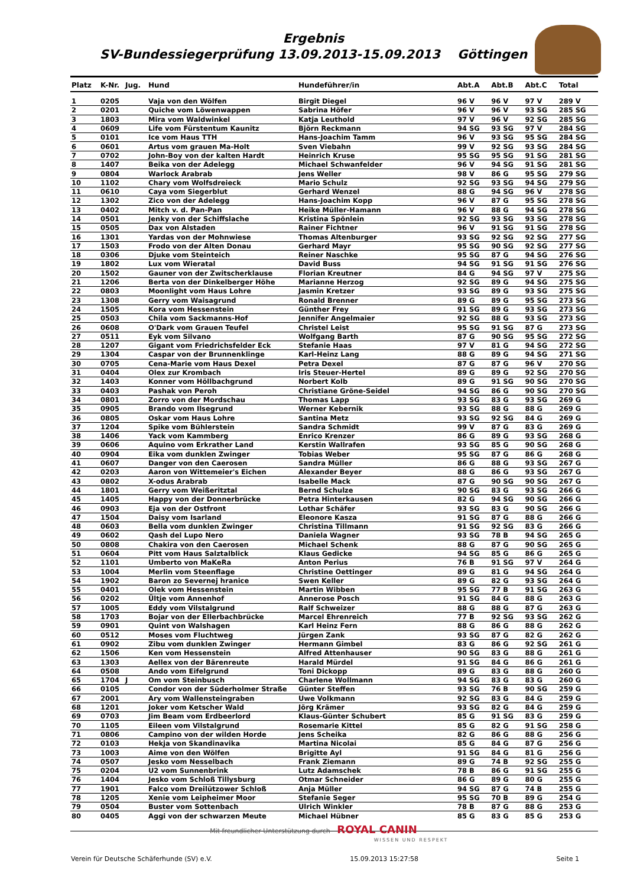Ergebnis
SV-Bundessiegerprüfung 13.09.2013-15.09.2013 Göttingen
| Platz | K-Nr. | Jug. | Hund | Hundeführer/in | Abt.A | Abt.B | Abt.C | Total |
| --- | --- | --- | --- | --- | --- | --- | --- | --- |
| 1 | 0205 | | Vaja von den Wölfen | Birgit Diegel | 96 V | 96 V | 97 V | 289 V |
| 2 | 0201 | | Quiche vom Löwenwappen | Sabrina Höfer | 96 V | 96 V | 93 SG | 285 SG |
| 3 | 1803 | | Mira vom Waldwinkel | Katja Leuthold | 97 V | 96 V | 92 SG | 285 SG |
| 4 | 0609 | | Life vom Fürstentum Kaunitz | Björn Reckmann | 94 SG | 93 SG | 97 V | 284 SG |
| 5 | 0101 | | Ice vom Haus TTH | Hans-Joachim Tamm | 96 V | 93 SG | 95 SG | 284 SG |
| 6 | 0601 | | Artus vom grauen Ma-Holt | Sven Viebahn | 99 V | 92 SG | 93 SG | 284 SG |
| 7 | 0702 | | John-Boy von der kalten Hardt | Heinrich Kruse | 95 SG | 95 SG | 91 SG | 281 SG |
| 8 | 1407 | | Beika von der Adelegg | Michael Schwanfelder | 96 V | 94 SG | 91 SG | 281 SG |
| 9 | 0804 | | Warlock Arabrab | Jens Weller | 98 V | 86 G | 95 SG | 279 SG |
| 10 | 1102 | | Chary vom Wolfsdreieck | Mario Schulz | 92 SG | 93 SG | 94 SG | 279 SG |
| 11 | 0610 | | Caya vom Siegerblut | Gerhard Wenzel | 88 G | 94 SG | 96 V | 278 SG |
| 12 | 1302 | | Zico von der Adelegg | Hans-Joachim Kopp | 96 V | 87 G | 95 SG | 278 SG |
| 13 | 0402 | | Mitch v. d. Pan-Pan | Heike Müller-Hamann | 96 V | 88 G | 94 SG | 278 SG |
| 14 | 0501 | | Jenky von der Schiffslache | Kristina Spönlein | 92 SG | 93 SG | 93 SG | 278 SG |
| 15 | 0505 | | Dax von Alstaden | Rainer Fichtner | 96 V | 91 SG | 91 SG | 278 SG |
| 16 | 1301 | | Yardas von der Mohnwiese | Thomas Altenburger | 93 SG | 92 SG | 92 SG | 277 SG |
| 17 | 1503 | | Frodo von der Alten Donau | Gerhard Mayr | 95 SG | 90 SG | 92 SG | 277 SG |
| 18 | 0306 | | Djuke vom Steinteich | Reiner Naschke | 95 SG | 87 G | 94 SG | 276 SG |
| 19 | 1802 | | Lux vom Wieratal | David Buss | 94 SG | 91 SG | 91 SG | 276 SG |
| 20 | 1502 | | Gauner von der Zwitscherklause | Florian Kreutner | 84 G | 94 SG | 97 V | 275 SG |
| 21 | 1206 | | Berta von der Dinkelberger Höhe | Marianne Herzog | 92 SG | 89 G | 94 SG | 275 SG |
| 22 | 0803 | | Moonlight vom Haus Lohre | Jasmin Kretzer | 93 SG | 89 G | 93 SG | 275 SG |
| 23 | 1308 | | Gerry vom Waisagrund | Ronald Brenner | 89 G | 89 G | 95 SG | 273 SG |
| 24 | 1505 | | Kora vom Hessenstein | Günther Frey | 91 SG | 89 G | 93 SG | 273 SG |
| 25 | 0503 | | Chila vom Sackmanns-Hof | Jennifer Angelmaier | 92 SG | 88 G | 93 SG | 273 SG |
| 26 | 0608 | | O'Dark vom Grauen Teufel | Christel Leist | 95 SG | 91 SG | 87 G | 273 SG |
| 27 | 0511 | | Eyk vom Silvano | Wolfgang Barth | 87 G | 90 SG | 95 SG | 272 SG |
| 28 | 1207 | | Gigant vom Friedrichsfelder Eck | Stefanie Haas | 97 V | 81 G | 94 SG | 272 SG |
| 29 | 1304 | | Caspar von der Brunnenklinge | Karl-Heinz Lang | 88 G | 89 G | 94 SG | 271 SG |
| 30 | 0705 | | Cena-Marie vom Haus Dexel | Petra Dexel | 87 G | 87 G | 96 V | 270 SG |
| 31 | 0404 | | Olex zur Krombach | Iris Steuer-Hertel | 89 G | 89 G | 92 SG | 270 SG |
| 32 | 1403 | | Konner vom Höllbachgrund | Norbert Kolb | 89 G | 91 SG | 90 SG | 270 SG |
| 33 | 0403 | | Pashak von Peroh | Christiane Gröne-Seidel | 94 SG | 86 G | 90 SG | 270 SG |
| 34 | 0801 | | Zorro von der Mordschau | Thomas Lapp | 93 SG | 83 G | 93 SG | 269 G |
| 35 | 0905 | | Brando vom Ilsegrund | Werner Kebernik | 93 SG | 88 G | 88 G | 269 G |
| 36 | 0805 | | Oskar vom Haus Lohre | Santina Metz | 93 SG | 92 SG | 84 G | 269 G |
| 37 | 1204 | | Spike vom Bühlerstein | Sandra Schmidt | 99 V | 87 G | 83 G | 269 G |
| 38 | 1406 | | Yack vom Kammberg | Enrico Krenzer | 86 G | 89 G | 93 SG | 268 G |
| 39 | 0606 | | Aquino vom Erkrather Land | Kerstin Wallrafen | 93 SG | 85 G | 90 SG | 268 G |
| 40 | 0904 | | Eika vom dunklen Zwinger | Tobias Weber | 95 SG | 87 G | 86 G | 268 G |
| 41 | 0607 | | Danger von den Caerosen | Sandra Müller | 86 G | 88 G | 93 SG | 267 G |
| 42 | 0203 | | Aaron von Wittemeier's Eichen | Alexander Beyer | 88 G | 86 G | 93 SG | 267 G |
| 43 | 0802 | | X-odus Arabrab | Isabelle Mack | 87 G | 90 SG | 90 SG | 267 G |
| 44 | 1801 | | Gerry vom Weißeritztal | Bernd Schulze | 90 SG | 83 G | 93 SG | 266 G |
| 45 | 1405 | | Happy von der Donnerbrücke | Petra Hinterkausen | 82 G | 94 SG | 90 SG | 266 G |
| 46 | 0903 | | Eja von der Ostfront | Lothar Schäfer | 93 SG | 83 G | 90 SG | 266 G |
| 47 | 1504 | | Daisy vom Isarland | Eleonore Kasza | 91 SG | 87 G | 88 G | 266 G |
| 48 | 0603 | | Bella vom dunklen Zwinger | Christina Tillmann | 91 SG | 92 SG | 83 G | 266 G |
| 49 | 0602 | | Qash del Lupo Nero | Daniela Wagner | 93 SG | 78 B | 94 SG | 265 G |
| 50 | 0808 | | Chakira von den Caerosen | Michael Schenk | 88 G | 87 G | 90 SG | 265 G |
| 51 | 0604 | | Pitt vom Haus Salztalblick | Klaus Gedicke | 94 SG | 85 G | 86 G | 265 G |
| 52 | 1101 | | Umberto von MaKeRa | Anton Perius | 76 B | 91 SG | 97 V | 264 G |
| 53 | 1004 | | Merlin vom Steenflage | Christine Oettinger | 89 G | 81 G | 94 SG | 264 G |
| 54 | 1902 | | Baron zo Severnej hranice | Swen Keller | 89 G | 82 G | 93 SG | 264 G |
| 55 | 0401 | | Olek vom Hessenstein | Martin Wibben | 95 SG | 77 B | 91 SG | 263 G |
| 56 | 0202 | | Ültje vom Annenhof | Annerose Posch | 91 SG | 84 G | 88 G | 263 G |
| 57 | 1005 | | Eddy vom Vilstalgrund | Ralf Schweizer | 88 G | 88 G | 87 G | 263 G |
| 58 | 1703 | | Bojar von der Ellerbachbrücke | Marcel Ehrenreich | 77 B | 92 SG | 93 SG | 262 G |
| 59 | 0901 | | Quint von Walshagen | Karl Heinz Fern | 88 G | 86 G | 88 G | 262 G |
| 60 | 0512 | | Moses vom Fluchtweg | Jürgen Zank | 93 SG | 87 G | 82 G | 262 G |
| 61 | 0902 | | Zibu vom dunklen Zwinger | Hermann Gimbel | 83 G | 86 G | 92 SG | 261 G |
| 62 | 1506 | | Ken vom Hessenstein | Alfred Attenhauser | 90 SG | 83 G | 88 G | 261 G |
| 63 | 1303 | | Aellex von der Bärenreute | Harald Mürdel | 91 SG | 84 G | 86 G | 261 G |
| 64 | 0508 | | Ando vom Eifelgrund | Toni Dickopp | 89 G | 83 G | 88 G | 260 G |
| 65 | 1704 | J | Om vom Steinbusch | Charlene Wollmann | 94 SG | 83 G | 83 G | 260 G |
| 66 | 0105 | | Condor von der Süderholmer Straße | Günter Steffen | 93 SG | 76 B | 90 SG | 259 G |
| 67 | 2001 | | Ary vom Wallensteingraben | Uwe Volkmann | 92 SG | 83 G | 84 G | 259 G |
| 68 | 1201 | | Joker vom Ketscher Wald | Jörg Krämer | 93 SG | 82 G | 84 G | 259 G |
| 69 | 0703 | | Jim Beam vom Erdbeerlord | Klaus-Günter Schubert | 85 G | 91 SG | 83 G | 259 G |
| 70 | 1105 | | Eileen vom Vilstalgrund | Rosemarie Kittel | 85 G | 82 G | 91 SG | 258 G |
| 71 | 0806 | | Campino von der wilden Horde | Jens Scheika | 82 G | 86 G | 88 G | 256 G |
| 72 | 0103 | | Hekja von Skandinavika | Martina Nicolai | 85 G | 84 G | 87 G | 256 G |
| 73 | 1003 | | Aime von den Wölfen | Brigitte Ayl | 91 SG | 84 G | 81 G | 256 G |
| 74 | 0507 | | Jesko vom Nesselbach | Frank Ziemann | 89 G | 74 B | 92 SG | 255 G |
| 75 | 0204 | | U2 vom Sunnenbrink | Lutz Adamschek | 78 B | 86 G | 91 SG | 255 G |
| 76 | 1404 | | Jesko vom Schloß Tillysburg | Otmar Schneider | 86 G | 89 G | 80 G | 255 G |
| 77 | 1901 | | Falco vom Dreilützower Schloß | Anja Müller | 94 SG | 87 G | 74 B | 255 G |
| 78 | 1205 | | Xenie vom Leipheimer Moor | Stefanie Seger | 95 SG | 70 B | 89 G | 254 G |
| 79 | 0504 | | Buster vom Sottenbach | Ulrich Winkler | 78 B | 87 G | 88 G | 253 G |
| 80 | 0405 | | Aggi von der schwarzen Meute | Michael Hübner | 85 G | 83 G | 85 G | 253 G |
Mit freundlicher Unterstützung durch ROYAL CANIN
WISSEN UND RESPEKT
Verein für Deutsche Schäferhunde (SV) e.V. 15.09.2013 15:27:58 Seite 1